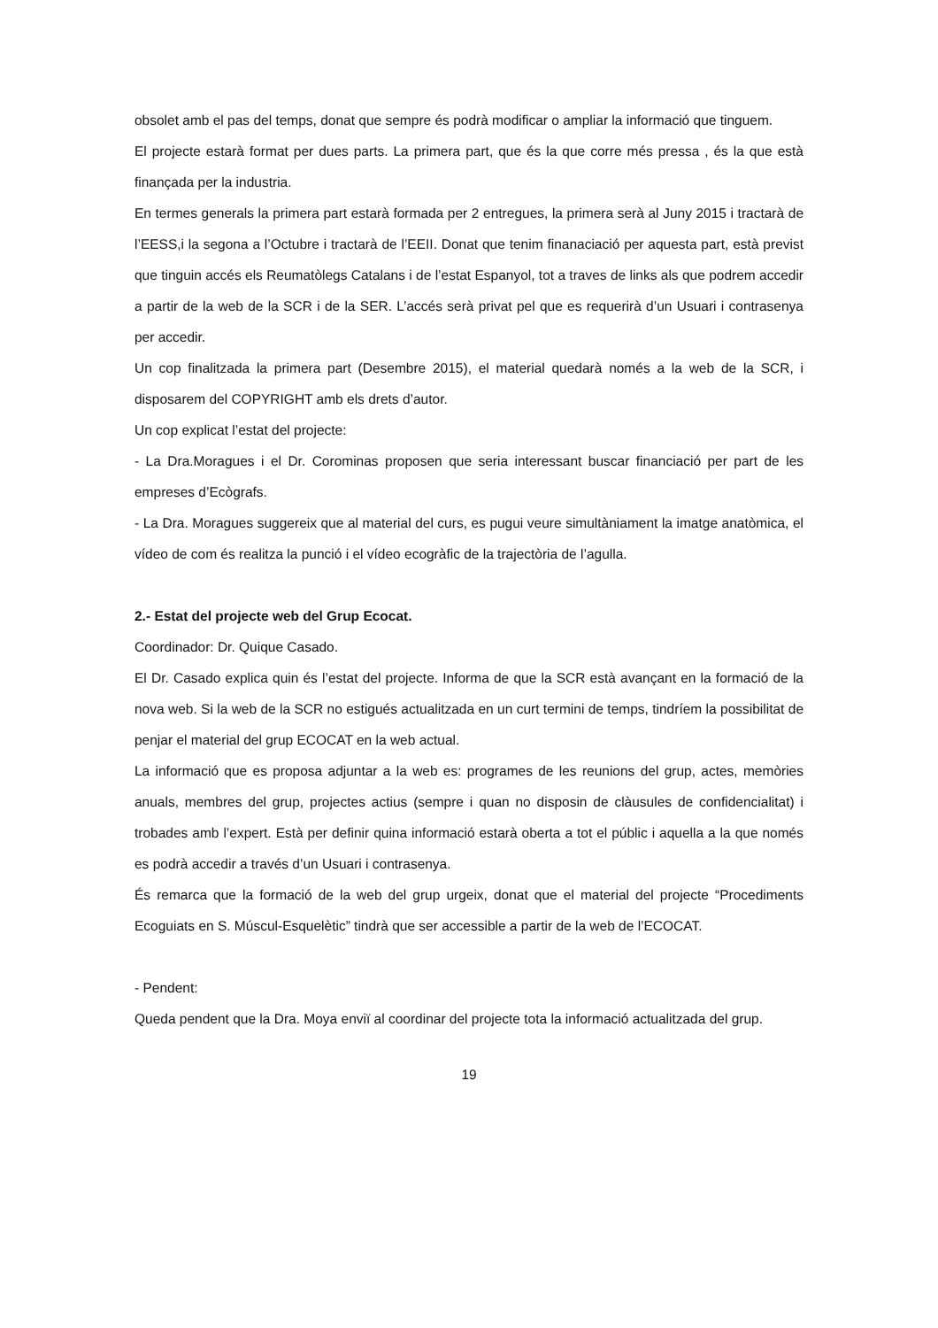obsolet amb el pas del temps, donat que sempre és podrà modificar o ampliar la informació que tinguem.
El projecte estarà format per dues parts. La primera part, que és la que corre més pressa , és la que està finançada per la industria.
En termes generals la primera part estarà formada per 2 entregues, la primera serà al Juny 2015 i tractarà de l’EESS,i la segona a l’Octubre i tractarà de l’EEII. Donat que tenim finanaciació per aquesta part, està previst que tinguin accés els Reumatòlegs Catalans i de l’estat Espanyol, tot a traves de links als que podrem accedir a partir de la web de la SCR i de la SER. L’accés serà privat pel que es requerirà d’un Usuari i contrasenya per accedir.
Un cop finalitzada la primera part (Desembre 2015), el material quedarà només a la web de la SCR, i disposarem del COPYRIGHT amb els drets d’autor.
Un cop explicat l’estat del projecte:
- La Dra.Moragues i el Dr. Corominas proposen que seria interessant buscar financiació per part de les empreses d’Ecògrafs.
- La Dra. Moragues suggereix que al material del curs, es pugui veure simultàniament la imatge anatòmica, el vídeo de com és realitza la punció i el vídeo ecogràfic de la trajectòria de l’agulla.
2.- Estat del projecte web del Grup Ecocat.
Coordinador: Dr. Quique Casado.
El Dr. Casado explica quin és l’estat del projecte. Informa de que la SCR està avançant en la formació de la nova web. Si la web de la SCR no estigués actualitzada en un curt termini de temps, tindríem la possibilitat de penjar el material del grup ECOCAT en la web actual.
La informació que es proposa adjuntar a la web es: programes de les reunions del grup, actes, memòries anuals, membres del grup, projectes actius (sempre i quan no disposin de clàusules de confidencialitat) i trobades amb l’expert. Està per definir quina informació estarà oberta a tot el públic i aquella a la que només es podrà accedir a través d’un Usuari i contrasenya.
És remarca que la formació de la web del grup urgeix, donat que el material del projecte “Procediments Ecoguiats en S. Múscul-Esquelètic” tindrà que ser accessible a partir de la web de l’ECOCAT.
- Pendent:
Queda pendent que la Dra. Moya enviï al coordinar del projecte tota la informació actualitzada del grup.
19